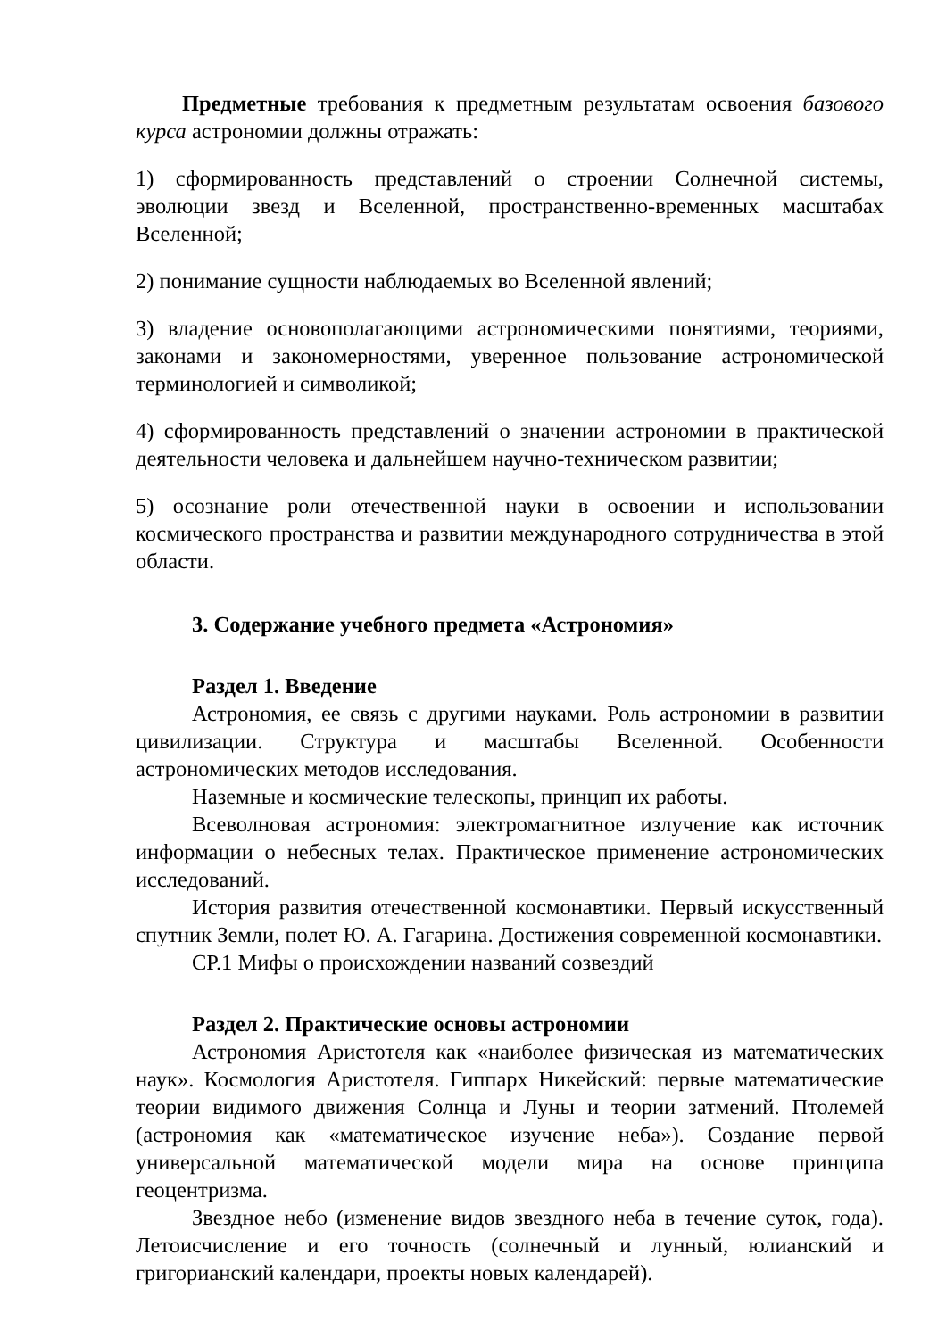Предметные требования к предметным результатам освоения базового курса астрономии должны отражать:
1) сформированность представлений о строении Солнечной системы, эволюции звезд и Вселенной, пространственно-временных масштабах Вселенной;
2) понимание сущности наблюдаемых во Вселенной явлений;
3) владение основополагающими астрономическими понятиями, теориями, законами и закономерностями, уверенное пользование астрономической терминологией и символикой;
4) сформированность представлений о значении астрономии в практической деятельности человека и дальнейшем научно-техническом развитии;
5) осознание роли отечественной науки в освоении и использовании космического пространства и развитии международного сотрудничества в этой области.
3. Содержание учебного предмета «Астрономия»
Раздел 1. Введение
Астрономия, ее связь с другими науками. Роль астрономии в развитии цивилизации. Структура и масштабы Вселенной. Особенности астрономических методов исследования.
Наземные и космические телескопы, принцип их работы.
Всеволновая астрономия: электромагнитное излучение как источник информации о небесных телах. Практическое применение астрономических исследований.
История развития отечественной космонавтики. Первый искусственный спутник Земли, полет Ю. А. Гагарина. Достижения современной космонавтики.
СР.1 Мифы о происхождении названий созвездий
Раздел 2. Практические основы астрономии
Астрономия Аристотеля как «наиболее физическая из математических наук». Космология Аристотеля. Гиппарх Никейский: первые математические теории видимого движения Солнца и Луны и теории затмений. Птолемей (астрономия как «математическое изучение неба»). Создание первой универсальной математической модели мира на основе принципа геоцентризма.
Звездное небо (изменение видов звездного неба в течение суток, года). Летоисчисление и его точность (солнечный и лунный, юлианский и григорианский календари, проекты новых календарей).